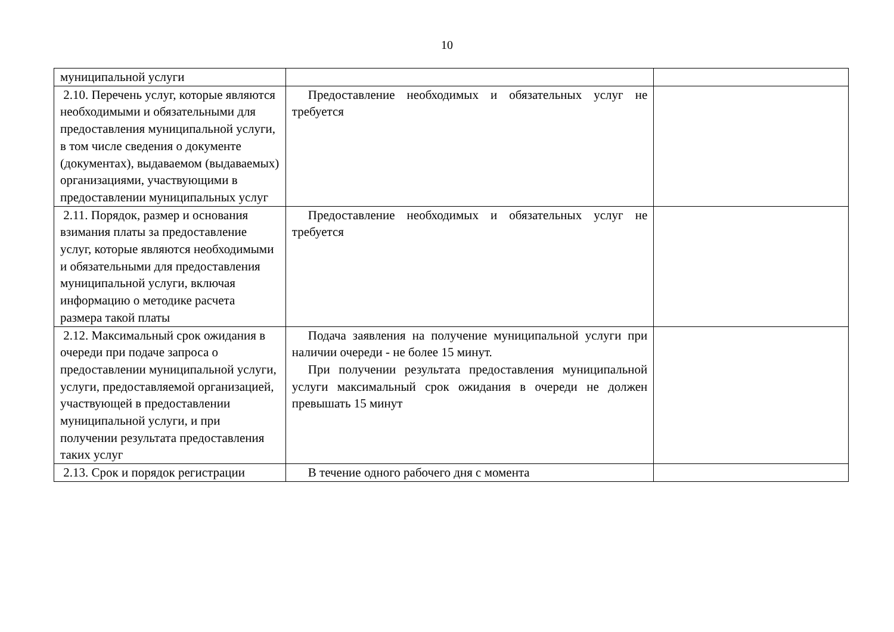10
| муниципальной услуги | | |
| 2.10. Перечень услуг, которые являются необходимыми и обязательными для предоставления муниципальной услуги, в том числе сведения о документе (документах), выдаваемом (выдаваемых) организациями, участвующими в предоставлении муниципальных услуг | Предоставление необходимых и обязательных услуг не требуется | |
| 2.11. Порядок, размер и основания взимания платы за предоставление услуг, которые являются необходимыми и обязательными для предоставления муниципальной услуги, включая информацию о методике расчета размера такой платы | Предоставление необходимых и обязательных услуг не требуется | |
| 2.12. Максимальный срок ожидания в очереди при подаче запроса о предоставлении муниципальной услуги, услуги, предоставляемой организацией, участвующей в предоставлении муниципальной услуги, и при получении результата предоставления таких услуг | Подача заявления на получение муниципальной услуги при наличии очереди - не более 15 минут. При получении результата предоставления муниципальной услуги максимальный срок ожидания в очереди не должен превышать 15 минут | |
| 2.13. Срок и порядок регистрации | В течение одного рабочего дня с момента | |